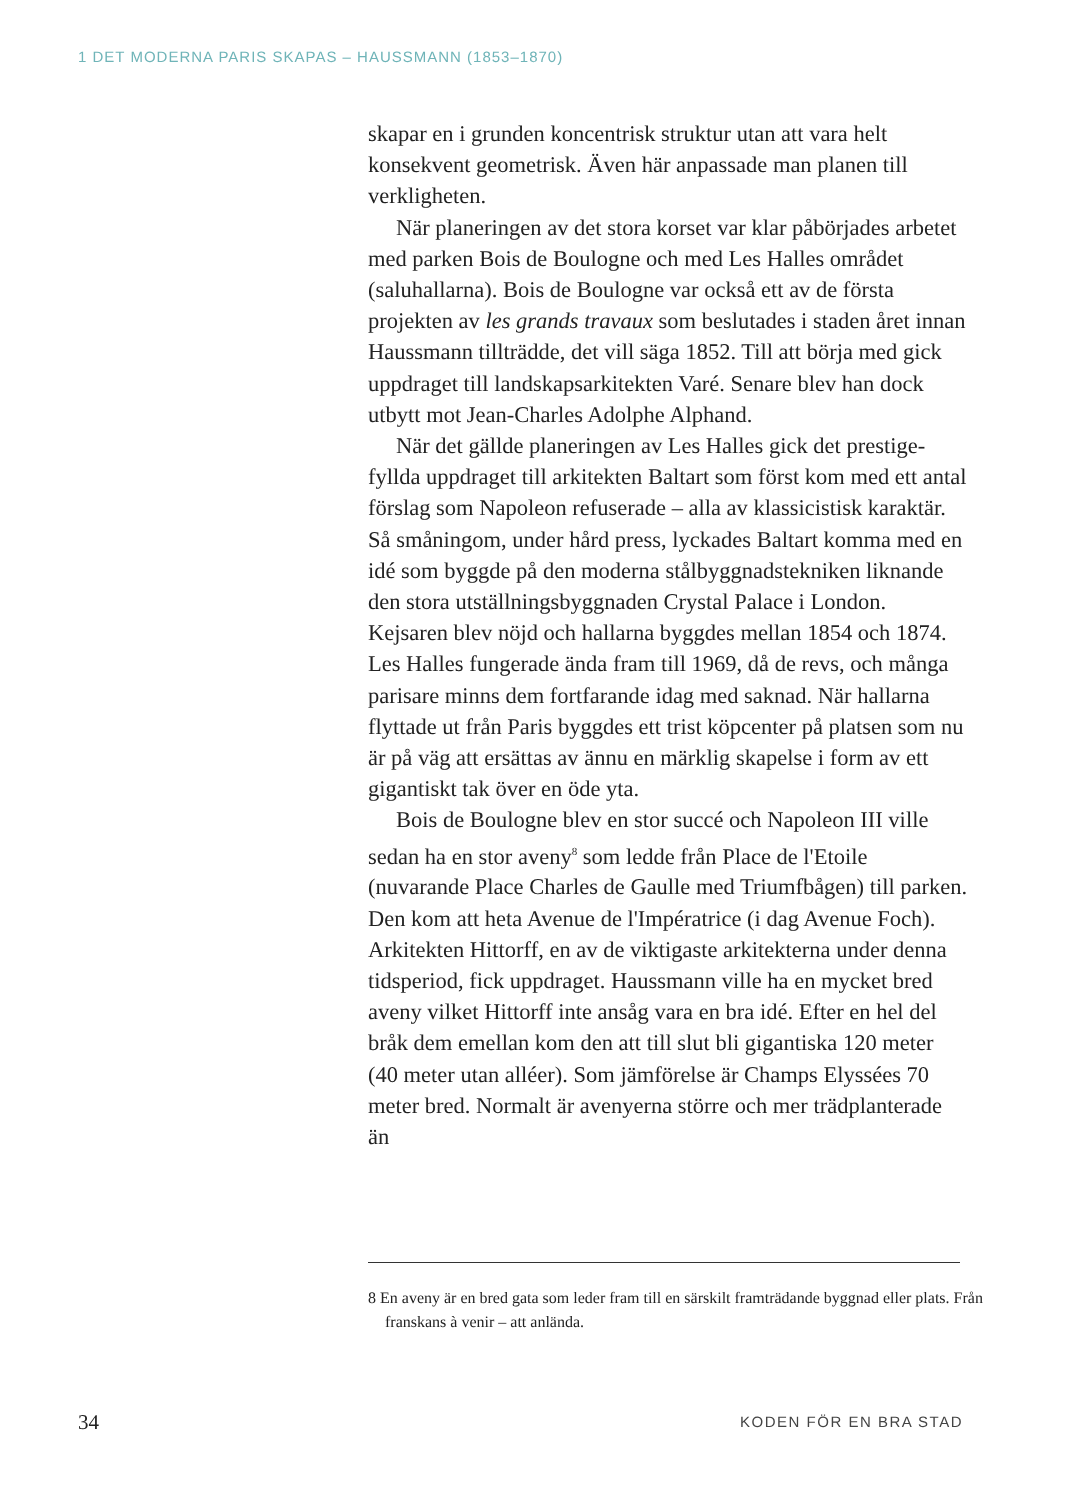1 DET MODERNA PARIS SKAPAS – HAUSSMANN (1853–1870)
skapar en i grunden koncentrisk struktur utan att vara helt konsekvent geometrisk. Även här anpassade man planen till verkligheten.
När planeringen av det stora korset var klar påbörjades arbetet med parken Bois de Boulogne och med Les Halles området (saluhallarna). Bois de Boulogne var också ett av de första projekten av les grands travaux som beslutades i staden året innan Haussmann tillträdde, det vill säga 1852. Till att börja med gick uppdraget till landskapsarkitekten Varé. Senare blev han dock utbytt mot Jean-Charles Adolphe Alphand.
När det gällde planeringen av Les Halles gick det prestige­fyllda uppdraget till arkitekten Baltart som först kom med ett antal förslag som Napoleon refuserade – alla av klassi­cistisk karaktär. Så småningom, under hård press, lyckades Baltart komma med en idé som byggde på den moderna stål­byggnadstekniken liknande den stora utställningsbyggnaden Crystal Palace i London. Kejsaren blev nöjd och hallarna byggdes mellan 1854 och 1874. Les Halles fungerade ända fram till 1969, då de revs, och många parisare minns dem fortfarande idag med saknad. När hallarna flyttade ut från Paris byggdes ett trist köpcenter på platsen som nu är på väg att ersättas av ännu en märklig skapelse i form av ett gigan­tiskt tak över en öde yta.
Bois de Boulogne blev en stor succé och Napoleon III ville sedan ha en stor aveny<sup>8</sup> som ledde från Place de l'Etoile (nuvarande Place Charles de Gaulle med Triumfbågen) till parken. Den kom att heta Avenue de l'Impératrice (i dag Avenue Foch). Arkitekten Hittorff, en av de viktigaste arkitekterna under denna tidsperiod, fick uppdraget. Haussmann ville ha en mycket bred aveny vilket Hittorff inte ansåg vara en bra idé. Efter en hel del bråk dem emellan kom den att till slut bli gigantiska 120 meter (40 meter utan alléer). Som jämförelse är Champs Elyssées 70 meter bred. Normalt är avenyerna större och mer trädplanterade än
8 En aveny är en bred gata som leder fram till en särskilt framträdande byggnad eller plats. Från franskans à venir – att anlända.
34 KODEN FÖR EN BRA STAD